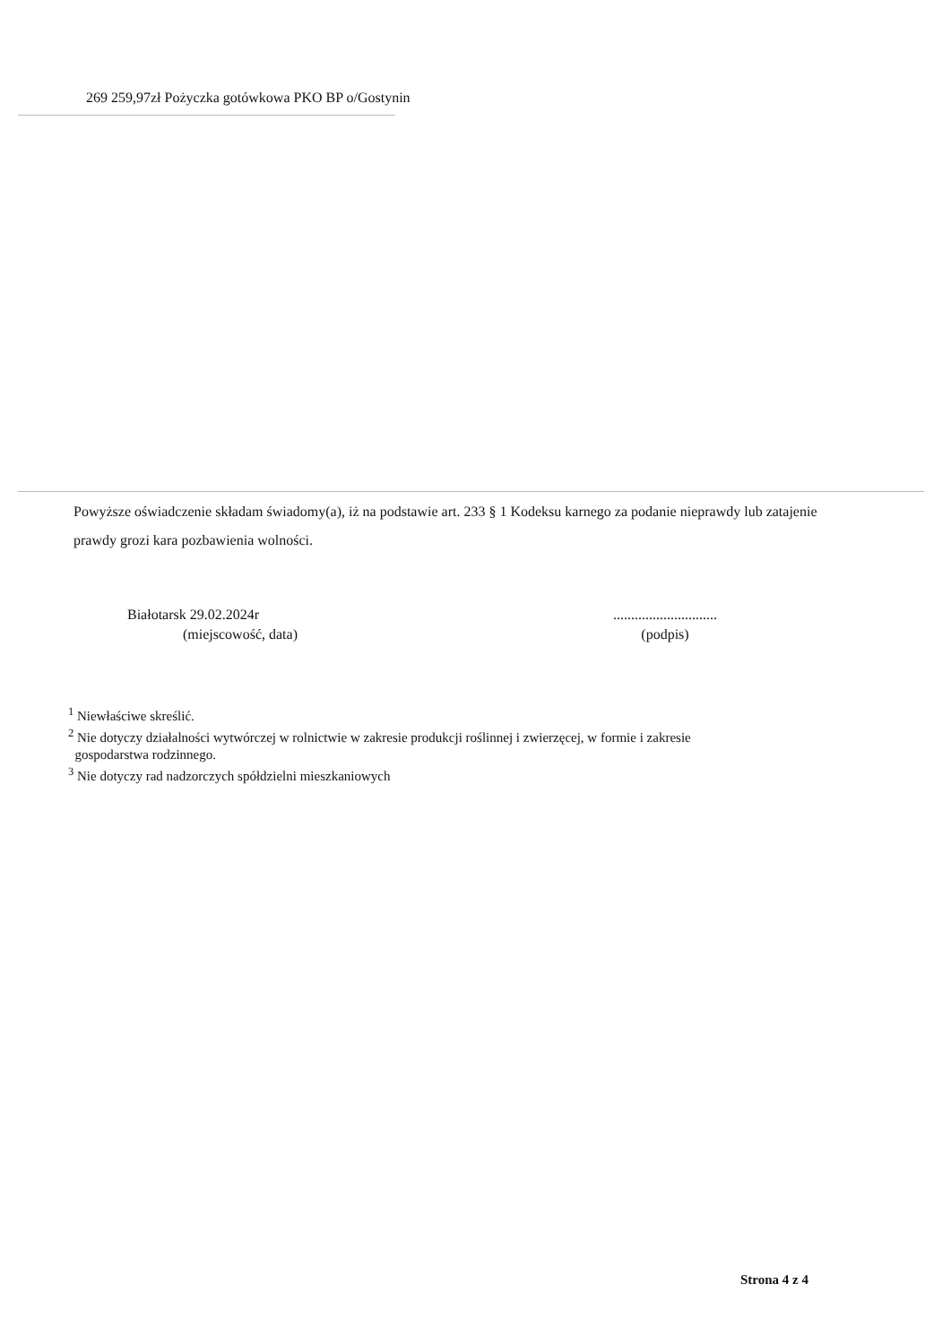269 259,97zł Pożyczka gotówkowa PKO BP o/Gostynin
Powyższe oświadczenie składam świadomy(a), iż na podstawie art. 233 § 1 Kodeksu karnego za podanie nieprawdy lub zatajenie prawdy grozi kara pozbawienia wolności.
Białotarsk 29.02.2024r
(miejscowość, data)
.............................
(podpis)
<sup>1</sup> Niewłaściwe skreślić.
<sup>2</sup> Nie dotyczy działalności wytwórczej w rolnictwie w zakresie produkcji roślinnej i zwierzęcej, w formie i zakresie
gospodarstwa rodzinnego.
<sup>3</sup> Nie dotyczy rad nadzorczych spółdzielni mieszkaniowych
Strona 4 z 4